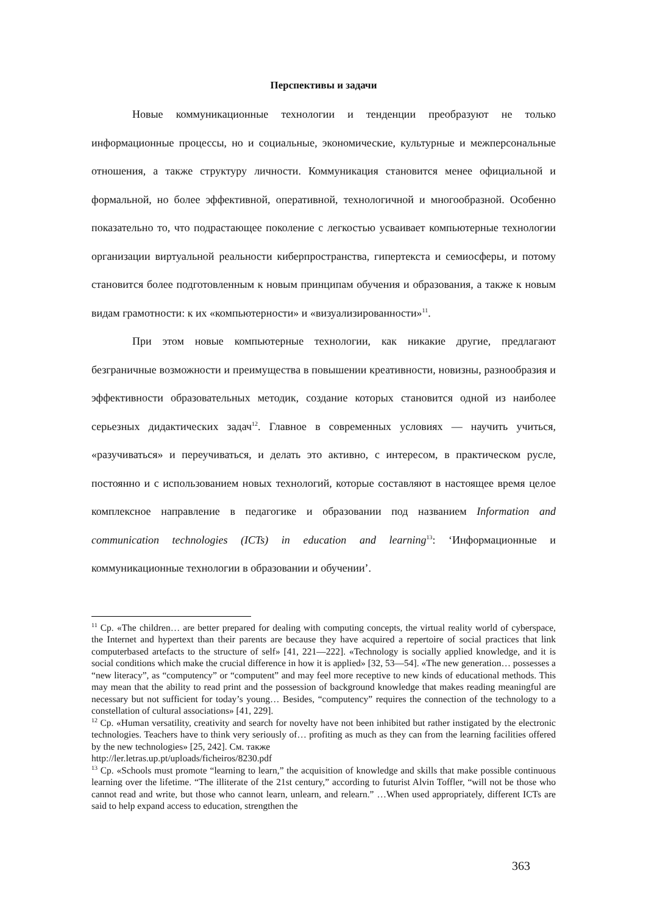Перспективы и задачи
Новые коммуникационные технологии и тенденции преобразуют не только информационные процессы, но и социальные, экономические, культурные и межперсональные отношения, а также структуру личности. Коммуникация становится менее официальной и формальной, но более эффективной, оперативной, технологичной и многообразной. Особенно показательно то, что подрастающее поколение с легкостью усваивает компьютерные технологии организации виртуальной реальности киберпространства, гипертекста и семиосферы, и потому становится более подготовленным к новым принципам обучения и образования, а также к новым видам грамотности: к их «компьютерности» и «визуализированности»<sup>11</sup>.
При этом новые компьютерные технологии, как никакие другие, предлагают безграничные возможности и преимущества в повышении креативности, новизны, разнообразия и эффективности образовательных методик, создание которых становится одной из наиболее серьезных дидактических задач<sup>12</sup>. Главное в современных условиях — научить учиться, «разучиваться» и переучиваться, и делать это активно, с интересом, в практическом русле, постоянно и с использованием новых технологий, которые составляют в настоящее время целое комплексное направление в педагогике и образовании под названием Information and communication technologies (ICTs) in education and learning<sup>13</sup>: ‘Информационные и коммуникационные технологии в образовании и обучении’.
<sup>11</sup> Ср. «The children… are better prepared for dealing with computing concepts, the virtual reality world of cyberspace, the Internet and hypertext than their parents are because they have acquired a repertoire of social practices that link computerbased artefacts to the structure of self» [41, 221—222]. «Technology is socially applied knowledge, and it is social conditions which make the crucial difference in how it is applied» [32, 53—54]. «The new generation… possesses a “new literacy”, as “computency” or “computent” and may feel more receptive to new kinds of educational methods. This may mean that the ability to read print and the possession of background knowledge that makes reading meaningful are necessary but not sufficient for today’s young… Besides, “computency” requires the connection of the technology to a constellation of cultural associations» [41, 229].
<sup>12</sup> Ср. «Human versatility, creativity and search for novelty have not been inhibited but rather instigated by the electronic technologies. Teachers have to think very seriously of… profiting as much as they can from the learning facilities offered by the new technologies» [25, 242]. См. также
http://ler.letras.up.pt/uploads/ficheiros/8230.pdf
<sup>13</sup> Ср. «Schools must promote “learning to learn,” the acquisition of knowledge and skills that make possible continuous learning over the lifetime. “The illiterate of the 21st century,” according to futurist Alvin Toffler, “will not be those who cannot read and write, but those who cannot learn, unlearn, and relearn.” …When used appropriately, different ICTs are said to help expand access to education, strengthen the
363